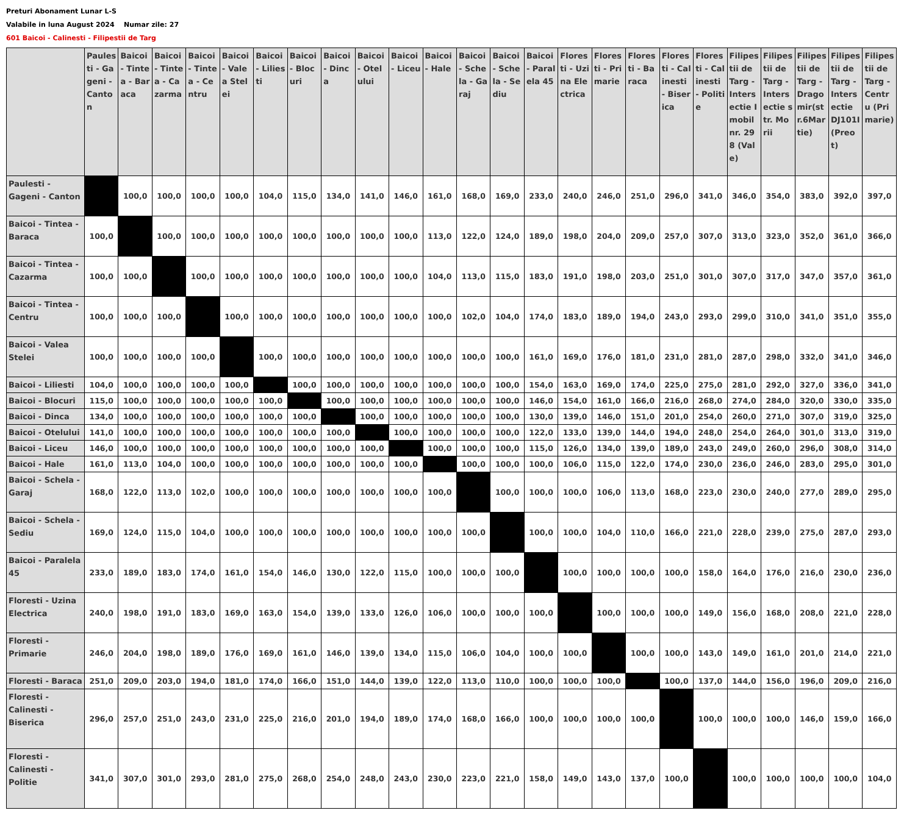Preturi Abonament Lunar L-S
Valabile in luna August 2024 Numar zile: 27
601 Baicoi - Calinesti - Filipestii de Targ
| | Paulesti - Gageni - Canton | Baicoi - Tintea - Baraca | Baicoi - Tintea - Cazarma | Baicoi - Tintea - Centru | Baicoi - Valea Stelei | Baicoi - Liliesti | Baicoi - Blocuri | Baicoi - Dinca | Baicoi - Otelului | Baicoi - Liceu | Baicoi - Hale | Baicoi - Schela - Garaj | Baicoi - Schela - Sediu | Baicoi - Paralela 45 | Floresti - Uzina Electrica | Floresti - Primarie | Floresti - Baraca | Floresti - Calinesti - Biserica | Floresti - Calinesti - Politie | Filipestii de Targ - Intersectie Imobil nr. 298 (Vale) | Filipestii de Targ - Intersectie str. Morii | Filipestii de Targ - Dragomir(str.6Martie) | Filipestii de Targ - Intersectie DJ101I (Preot) | Filipestii de Targ - Centru (Primarie) |
| --- | --- | --- | --- | --- | --- | --- | --- | --- | --- | --- | --- | --- | --- | --- | --- | --- | --- | --- | --- | --- | --- | --- | --- | --- |
| Paulesti - Gageni - Canton | | 100,0 | 100,0 | 100,0 | 100,0 | 104,0 | 115,0 | 134,0 | 141,0 | 146,0 | 161,0 | 168,0 | 169,0 | 233,0 | 240,0 | 246,0 | 251,0 | 296,0 | 341,0 | 346,0 | 354,0 | 383,0 | 392,0 | 397,0 |
| Baicoi - Tintea - Baraca | 100,0 | | 100,0 | 100,0 | 100,0 | 100,0 | 100,0 | 100,0 | 100,0 | 100,0 | 113,0 | 122,0 | 124,0 | 189,0 | 198,0 | 204,0 | 209,0 | 257,0 | 307,0 | 313,0 | 323,0 | 352,0 | 361,0 | 366,0 |
| Baicoi - Tintea - Cazarma | 100,0 | 100,0 | | 100,0 | 100,0 | 100,0 | 100,0 | 100,0 | 100,0 | 100,0 | 104,0 | 113,0 | 115,0 | 183,0 | 191,0 | 198,0 | 203,0 | 251,0 | 301,0 | 307,0 | 317,0 | 347,0 | 357,0 | 361,0 |
| Baicoi - Tintea - Centru | 100,0 | 100,0 | 100,0 | | 100,0 | 100,0 | 100,0 | 100,0 | 100,0 | 100,0 | 100,0 | 102,0 | 104,0 | 174,0 | 183,0 | 189,0 | 194,0 | 243,0 | 293,0 | 299,0 | 310,0 | 341,0 | 351,0 | 355,0 |
| Baicoi - Valea Stelei | 100,0 | 100,0 | 100,0 | 100,0 | | 100,0 | 100,0 | 100,0 | 100,0 | 100,0 | 100,0 | 100,0 | 100,0 | 161,0 | 169,0 | 176,0 | 181,0 | 231,0 | 281,0 | 287,0 | 298,0 | 332,0 | 341,0 | 346,0 |
| Baicoi - Liliesti | 104,0 | 100,0 | 100,0 | 100,0 | 100,0 | | 100,0 | 100,0 | 100,0 | 100,0 | 100,0 | 100,0 | 100,0 | 154,0 | 163,0 | 169,0 | 174,0 | 225,0 | 275,0 | 281,0 | 292,0 | 327,0 | 336,0 | 341,0 |
| Baicoi - Blocuri | 115,0 | 100,0 | 100,0 | 100,0 | 100,0 | 100,0 | | 100,0 | 100,0 | 100,0 | 100,0 | 100,0 | 100,0 | 146,0 | 154,0 | 161,0 | 166,0 | 216,0 | 268,0 | 274,0 | 284,0 | 320,0 | 330,0 | 335,0 |
| Baicoi - Dinca | 134,0 | 100,0 | 100,0 | 100,0 | 100,0 | 100,0 | 100,0 | | 100,0 | 100,0 | 100,0 | 100,0 | 100,0 | 130,0 | 139,0 | 146,0 | 151,0 | 201,0 | 254,0 | 260,0 | 271,0 | 307,0 | 319,0 | 325,0 |
| Baicoi - Otelului | 141,0 | 100,0 | 100,0 | 100,0 | 100,0 | 100,0 | 100,0 | 100,0 | | 100,0 | 100,0 | 100,0 | 100,0 | 122,0 | 133,0 | 139,0 | 144,0 | 194,0 | 248,0 | 254,0 | 264,0 | 301,0 | 313,0 | 319,0 |
| Baicoi - Liceu | 146,0 | 100,0 | 100,0 | 100,0 | 100,0 | 100,0 | 100,0 | 100,0 | 100,0 | | 100,0 | 100,0 | 100,0 | 115,0 | 126,0 | 134,0 | 139,0 | 189,0 | 243,0 | 249,0 | 260,0 | 296,0 | 308,0 | 314,0 |
| Baicoi - Hale | 161,0 | 113,0 | 104,0 | 100,0 | 100,0 | 100,0 | 100,0 | 100,0 | 100,0 | 100,0 | | 100,0 | 100,0 | 100,0 | 106,0 | 115,0 | 122,0 | 174,0 | 230,0 | 236,0 | 246,0 | 283,0 | 295,0 | 301,0 |
| Baicoi - Schela - Garaj | 168,0 | 122,0 | 113,0 | 102,0 | 100,0 | 100,0 | 100,0 | 100,0 | 100,0 | 100,0 | 100,0 | | 100,0 | 100,0 | 100,0 | 106,0 | 113,0 | 168,0 | 223,0 | 230,0 | 240,0 | 277,0 | 289,0 | 295,0 |
| Baicoi - Schela - Sediu | 169,0 | 124,0 | 115,0 | 104,0 | 100,0 | 100,0 | 100,0 | 100,0 | 100,0 | 100,0 | 100,0 | 100,0 | | 100,0 | 100,0 | 104,0 | 110,0 | 166,0 | 221,0 | 228,0 | 239,0 | 275,0 | 287,0 | 293,0 |
| Baicoi - Paralela 45 | 233,0 | 189,0 | 183,0 | 174,0 | 161,0 | 154,0 | 146,0 | 130,0 | 122,0 | 115,0 | 100,0 | 100,0 | 100,0 | | 100,0 | 100,0 | 100,0 | 100,0 | 158,0 | 164,0 | 176,0 | 216,0 | 230,0 | 236,0 |
| Floresti - Uzina Electrica | 240,0 | 198,0 | 191,0 | 183,0 | 169,0 | 163,0 | 154,0 | 139,0 | 133,0 | 126,0 | 106,0 | 100,0 | 100,0 | 100,0 | | 100,0 | 100,0 | 100,0 | 149,0 | 156,0 | 168,0 | 208,0 | 221,0 | 228,0 |
| Floresti - Primarie | 246,0 | 204,0 | 198,0 | 189,0 | 176,0 | 169,0 | 161,0 | 146,0 | 139,0 | 134,0 | 115,0 | 106,0 | 104,0 | 100,0 | 100,0 | | 100,0 | 100,0 | 143,0 | 149,0 | 161,0 | 201,0 | 214,0 | 221,0 |
| Floresti - Baraca | 251,0 | 209,0 | 203,0 | 194,0 | 181,0 | 174,0 | 166,0 | 151,0 | 144,0 | 139,0 | 122,0 | 113,0 | 110,0 | 100,0 | 100,0 | 100,0 | | 100,0 | 137,0 | 144,0 | 156,0 | 196,0 | 209,0 | 216,0 |
| Floresti - Calinesti - Biserica | 296,0 | 257,0 | 251,0 | 243,0 | 231,0 | 225,0 | 216,0 | 201,0 | 194,0 | 189,0 | 174,0 | 168,0 | 166,0 | 100,0 | 100,0 | 100,0 | 100,0 | | 100,0 | 100,0 | 100,0 | 146,0 | 159,0 | 166,0 |
| Floresti - Calinesti - Politie | 341,0 | 307,0 | 301,0 | 293,0 | 281,0 | 275,0 | 268,0 | 254,0 | 248,0 | 243,0 | 230,0 | 223,0 | 221,0 | 158,0 | 149,0 | 143,0 | 137,0 | 100,0 | | 100,0 | 100,0 | 100,0 | 100,0 | 104,0 |